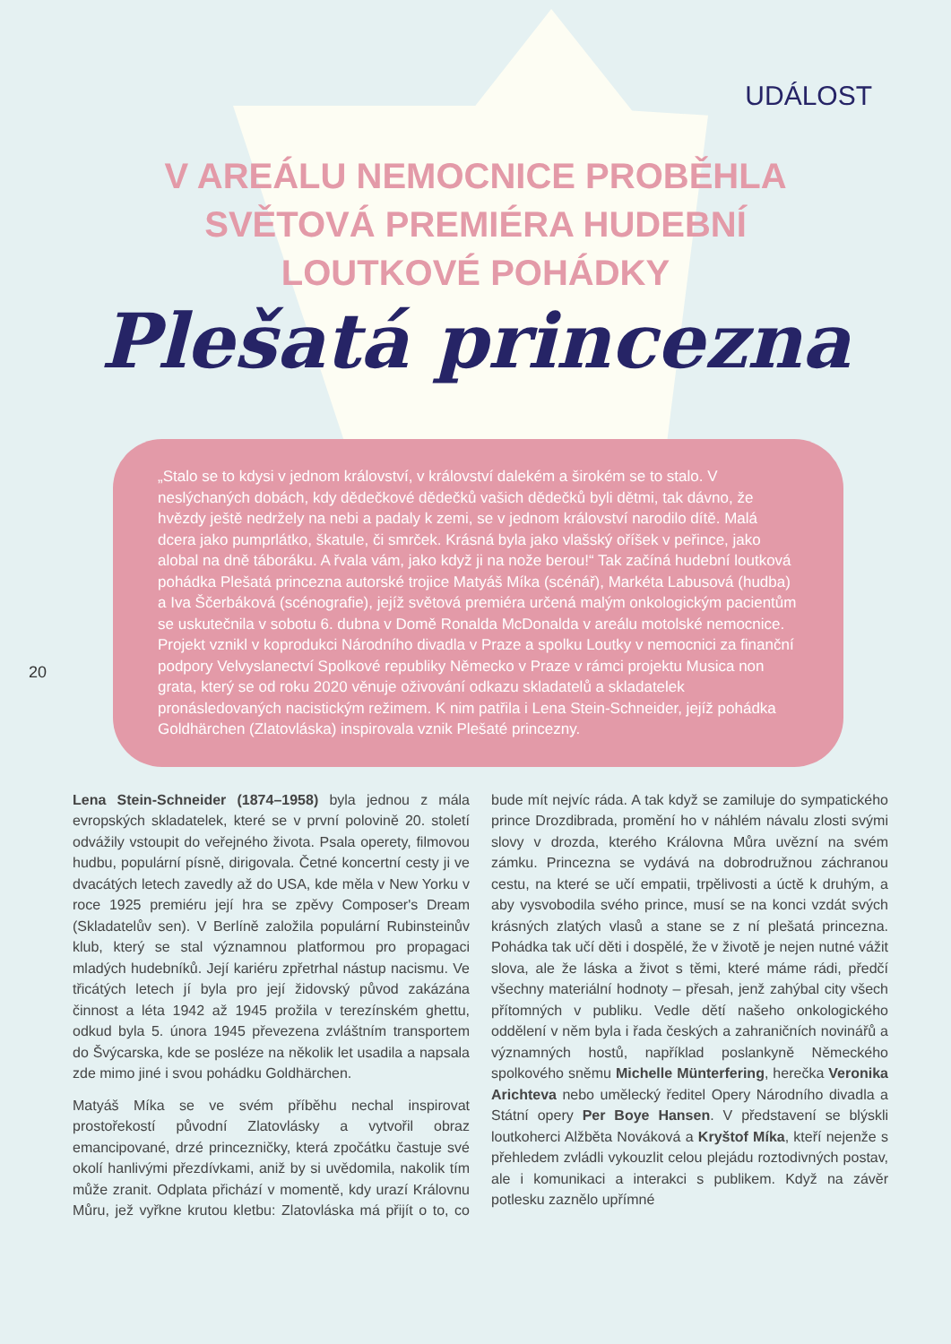UDÁLOST
V AREÁLU NEMOCNICE PROBĚHLA
SVĚTOVÁ PREMIÉRA HUDEBNÍ
LOUTKOVÉ POHÁDKY
Plešatá princezna
„Stalo se to kdysi v jednom království, v království dalekém a širokém se to stalo. V neslýchaných dobách, kdy dědečkové dědečků vašich dědečků byli dětmi, tak dávno, že hvězdy ještě nedržely na nebi a padaly k zemi, se v jednom království narodilo dítě. Malá dcera jako pumprlátko, škatule, či smrček. Krásná byla jako vlašský oříšek v peřince, jako alobal na dně táboráku. A řvala vám, jako když ji na nože berou!“ Tak začíná hudební loutková pohádka Plešatá princezna autorské trojice Matyáš Míka (scénář), Markéta Labusová (hudba) a Iva Ščerbáková (scénografie), jejíž světová premiéra určená malým onkologickým pacientům se uskutečnila v sobotu 6. dubna v Domě Ronalda McDonalda v areálu motolské nemocnice. Projekt vznikl v koprodukci Národního divadla v Praze a spolku Loutky v nemocnici za finanční podpory Velvyslanectví Spolkové republiky Německo v Praze v rámci projektu Musica non grata, který se od roku 2020 věnuje oživování odkazu skladatelů a skladatelek pronásledovaných nacistickým režimem. K nim patřila i Lena Stein-Schneider, jejíž pohádka Goldhärchen (Zlatovláska) inspirovala vznik Plešaté princezny.
20
Lena Stein-Schneider (1874–1958) byla jednou z mála evropských skladatelek, které se v první polovině 20. století odvážily vstoupit do veřejného života. Psala operety, filmovou hudbu, populární písně, dirigovala. Četné koncertní cesty ji ve dvacátých letech zavedly až do USA, kde měla v New Yorku v roce 1925 premiéru její hra se zpěvy Composer's Dream (Skladatelův sen). V Berlíně založila populární Rubinsteinův klub, který se stal významnou platformou pro propagaci mladých hudebníků. Její kariéru zpřetrhal nástup nacismu. Ve třicátých letech jí byla pro její židovský původ zakázána činnost a léta 1942 až 1945 prožila v terezínském ghettu, odkud byla 5. února 1945 převezena zvláštním transportem do Švýcarska, kde se posléze na několik let usadila a napsala zde mimo jiné i svou pohádku Goldhärchen.
Matyáš Míka se ve svém příběhu nechal inspirovat prostořekostí původní Zlatovlásky a vytvořil obraz emancipované, drzé princezničky, která zpočátku častuje své okolí hanlivými přezdívkami, aniž by si uvědomila, nakolik tím může zranit. Odplata přichází v momentě, kdy urazí Královnu Můru, jež vyřkne krutou kletbu: Zlatovláska má přijít o to, co bude mít nejvíc ráda. A tak když se zamiluje do sympatického prince Drozdibrada, promění ho v náhlém návalu zlosti svými slovy v drozda, kterého Královna Můra uvězní na svém zámku. Princezna se vydává na dobrodružnou záchranou cestu, na které se učí empatii, trpělivosti a úctě k druhým, a aby vysvobodila svého prince, musí se na konci vzdát svých krásných zlatých vlasů a stane se z ní plešatá princezna. Pohádka tak učí děti i dospělé, že v životě je nejen nutné vážit slova, ale že láska a život s těmi, které máme rádi, předčí všechny materiální hodnoty – přesah, jenž zahýbal city všech přítomných v publiku. Vedle dětí našeho onkologického oddělení v něm byla i řada českých a zahraničních novinářů a významných hostů, například poslankyně Německého spolkového sněmu Michelle Münterfering, herečka Veronika Arichteva nebo umělecký ředitel Opery Národního divadla a Státní opery Per Boye Hansen. V představení se blýskli loutkoherci Alžběta Nováková a Kryštof Míka, kteří nejenže s přehledem zvládli vykouzlit celou plejádu roztodivných postav, ale i komunikaci a interakci s publikem. Když na závěr potlesku zaznělo upřímné